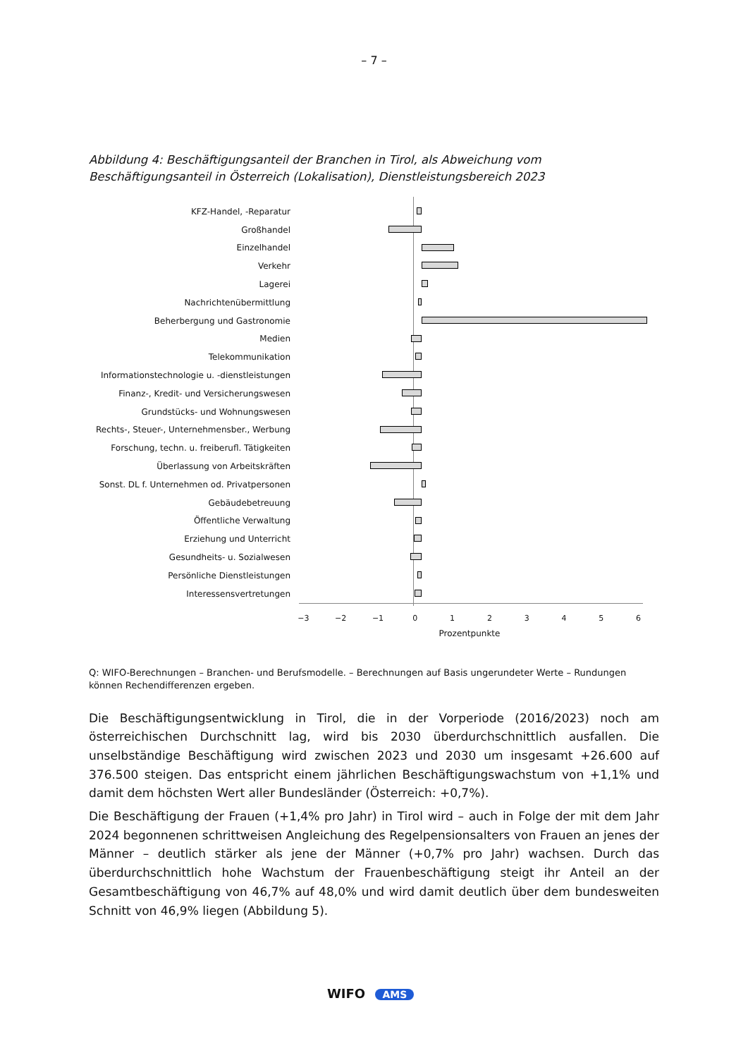– 7 –
Abbildung 4: Beschäftigungsanteil der Branchen in Tirol, als Abweichung vom Beschäftigungsanteil in Österreich (Lokalisation), Dienstleistungsbereich 2023
KFZ-Handel, -Reparatur
Großhandel
Einzelhandel
Verkehr
Lagerei
Nachrichtenübermittlung
Beherbergung und Gastronomie
Medien
Telekommunikation
Informationstechnologie u. -dienstleistungen
Finanz-, Kredit- und Versicherungswesen
Grundstücks- und Wohnungswesen
Rechts-, Steuer-, Unternehmensber., Werbung
Forschung, techn. u. freiberufl. Tätigkeiten
Überlassung von Arbeitskräften
Sonst. DL f. Unternehmen od. Privatpersonen
Gebäudebetreuung
Öffentliche Verwaltung
Erziehung und Unterricht
Gesundheits- u. Sozialwesen
Persönliche Dienstleistungen
Interessensvertretungen
−3 −2 −1 0 1 2 3 4 5 6
Prozentpunkte
Q: WIFO-Berechnungen – Branchen- und Berufsmodelle. – Berechnungen auf Basis ungerundeter Werte – Rundungen können Rechendifferenzen ergeben.
Die Beschäftigungsentwicklung in Tirol, die in der Vorperiode (2016/2023) noch am österreichischen Durchschnitt lag, wird bis 2030 überdurchschnittlich ausfallen. Die unselbständige Beschäftigung wird zwischen 2023 und 2030 um insgesamt +26.600 auf 376.500 steigen. Das entspricht einem jährlichen Beschäftigungswachstum von +1,1% und damit dem höchsten Wert aller Bundesländer (Österreich: +0,7%).
Die Beschäftigung der Frauen (+1,4% pro Jahr) in Tirol wird – auch in Folge der mit dem Jahr 2024 begonnenen schrittweisen Angleichung des Regelpensionsalters von Frauen an jenes der Männer – deutlich stärker als jene der Männer (+0,7% pro Jahr) wachsen. Durch das überdurchschnittlich hohe Wachstum der Frauenbeschäftigung steigt ihr Anteil an der Gesamtbeschäftigung von 46,7% auf 48,0% und wird damit deutlich über dem bundesweiten Schnitt von 46,9% liegen (Abbildung 5).
WIFO AMS